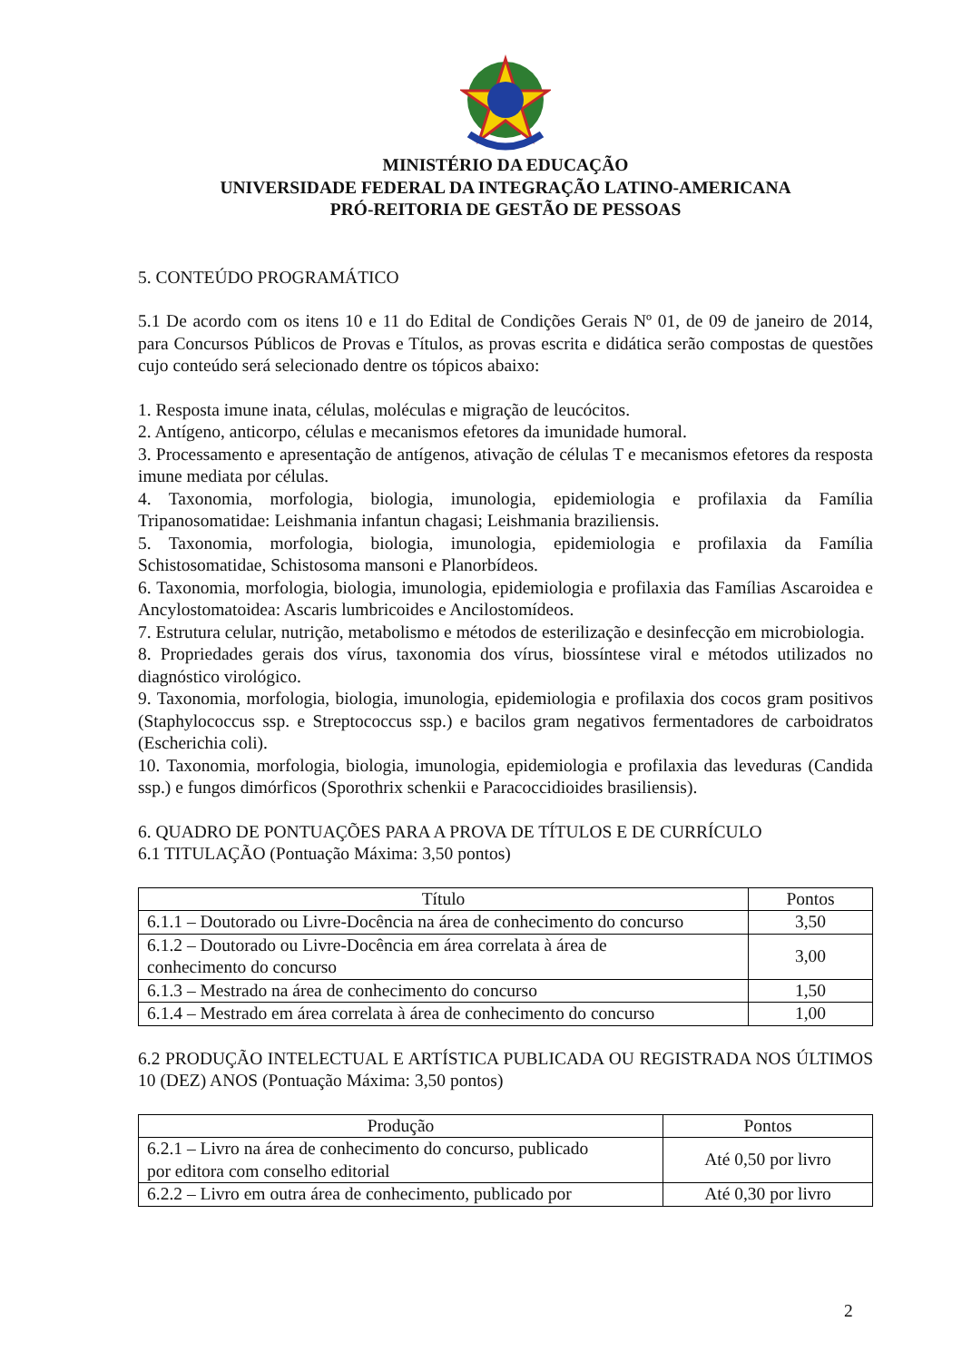MINISTÉRIO DA EDUCAÇÃO
UNIVERSIDADE FEDERAL DA INTEGRAÇÃO LATINO-AMERICANA
PRÓ-REITORIA DE GESTÃO DE PESSOAS
5. CONTEÚDO PROGRAMÁTICO
5.1 De acordo com os itens 10 e 11 do Edital de Condições Gerais Nº 01, de 09 de janeiro de 2014, para Concursos Públicos de Provas e Títulos, as provas escrita e didática serão compostas de questões cujo conteúdo será selecionado dentre os tópicos abaixo:
1. Resposta imune inata, células, moléculas e migração de leucócitos.
2. Antígeno, anticorpo, células e mecanismos efetores da imunidade humoral.
3. Processamento e apresentação de antígenos, ativação de células T e mecanismos efetores da resposta imune mediata por células.
4. Taxonomia, morfologia, biologia, imunologia, epidemiologia e profilaxia da Família Tripanosomatidae: Leishmania infantun chagasi; Leishmania braziliensis.
5. Taxonomia, morfologia, biologia, imunologia, epidemiologia e profilaxia da Família Schistosomatidae, Schistosoma mansoni e Planorbídeos.
6. Taxonomia, morfologia, biologia, imunologia, epidemiologia e profilaxia das Famílias Ascaroidea e Ancylostomatoidea: Ascaris lumbricoides e Ancilostomídeos.
7. Estrutura celular, nutrição, metabolismo e métodos de esterilização e desinfecção em microbiologia.
8. Propriedades gerais dos vírus, taxonomia dos vírus, biossíntese viral e métodos utilizados no diagnóstico virológico.
9. Taxonomia, morfologia, biologia, imunologia, epidemiologia e profilaxia dos cocos gram positivos (Staphylococcus ssp. e Streptococcus ssp.) e bacilos gram negativos fermentadores de carboidratos (Escherichia coli).
10. Taxonomia, morfologia, biologia, imunologia, epidemiologia e profilaxia das leveduras (Candida ssp.) e fungos dimórficos (Sporothrix schenkii e Paracoccidioides brasiliensis).
6. QUADRO DE PONTUAÇÕES PARA A PROVA DE TÍTULOS E DE CURRÍCULO
6.1 TITULAÇÃO (Pontuação Máxima: 3,50 pontos)
| Título | Pontos |
| --- | --- |
| 6.1.1 – Doutorado ou Livre-Docência na área de conhecimento do concurso | 3,50 |
| 6.1.2 – Doutorado ou Livre-Docência em área correlata à área de conhecimento do concurso | 3,00 |
| 6.1.3 – Mestrado na área de conhecimento do concurso | 1,50 |
| 6.1.4 – Mestrado em área correlata à área de conhecimento do concurso | 1,00 |
6.2 PRODUÇÃO INTELECTUAL E ARTÍSTICA PUBLICADA OU REGISTRADA NOS ÚLTIMOS 10 (DEZ) ANOS (Pontuação Máxima: 3,50 pontos)
| Produção | Pontos |
| --- | --- |
| 6.2.1 – Livro na área de conhecimento do concurso, publicado por editora com conselho editorial | Até 0,50 por livro |
| 6.2.2 – Livro em outra área de conhecimento, publicado por | Até 0,30 por livro |
2